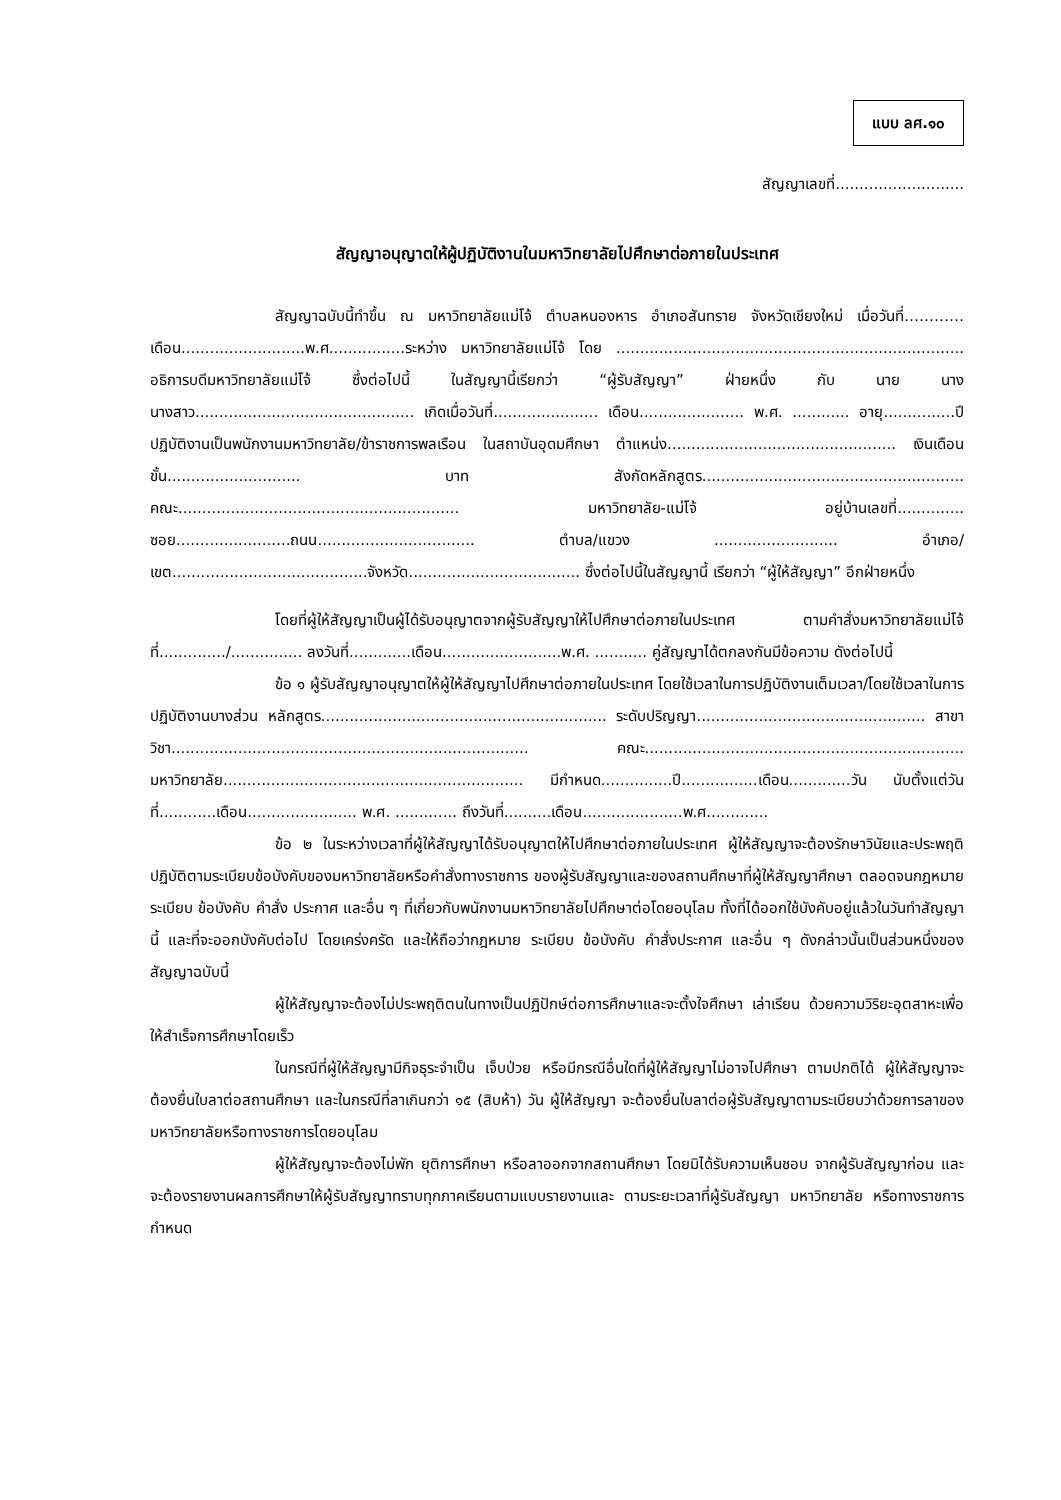แบบ ลศ.๑๐
สัญญาเลขที่...........................
สัญญาอนุญาตให้ผู้ปฏิบัติงานในมหาวิทยาลัยไปศึกษาต่อภายในประเทศ
สัญญาฉบับนี้ทำขึ้น ณ มหาวิทยาลัยแม่โจ้ ตำบลหนองหาร อำเภอสันทราย จังหวัดเชียงใหม่ เมื่อวันที่…………เดือน..........................พ.ศ................ระหว่าง มหาวิทยาลัยแม่โจ้ โดย ......................................................................... อธิการบดีมหาวิทยาลัยแม่โจ้ ซึ่งต่อไปนี้ ในสัญญานี้เรียกว่า “ผู้รับสัญญา” ฝ่ายหนึ่ง กับ นาย นาง นางสาว.............................................. เกิดเมื่อวันที่...................... เดือน...................... พ.ศ. ............ อายุ...............ปี ปฏิบัติงานเป็นพนักงานมหาวิทยาลัย/ข้าราชการพลเรือน ในสถาบันอุดมศึกษา ตำแหน่ง................................................ เงินเดือนขั้น............................ บาท สังกัดหลักสูตร....................................................... คณะ........................................................... มหาวิทยาลัย-แม่โจ้ อยู่บ้านเลขที่.............. ซอย........................ถนน................................. ตำบล/แขวง .......................... อำเภอ/เขต.........................................จังหวัด.................................... ซึ่งต่อไปนี้ในสัญญานี้ เรียกว่า “ผู้ให้สัญญา” อีกฝ่ายหนึ่ง
โดยที่ผู้ให้สัญญาเป็นผู้ได้รับอนุญาตจากผู้รับสัญญาให้ไปศึกษาต่อภายในประเทศ ตามคำสั่งมหาวิทยาลัยแม่โจ้ ที่............../............... ลงวันที่.............เดือน.........................พ.ศ. ........... คู่สัญญาได้ตกลงกันมีข้อความ ดังต่อไปนี้
ข้อ ๑ ผู้รับสัญญาอนุญาตให้ผู้ให้สัญญาไปศึกษาต่อภายในประเทศ โดยใช้เวลาในการปฏิบัติงานเต็มเวลา/โดยใช้เวลาในการปฏิบัติงานบางส่วน หลักสูตร............................................................ ระดับปริญญา................................................ สาขาวิชา........................................................................... คณะ................................................................... มหาวิทยาลัย............................................................... มีกำหนด...............ปี................เดือน.............วัน นับตั้งแต่วันที่............เดือน....................... พ.ศ. ............. ถึงวันที่..........เดือน.....................พ.ศ.............
ข้อ ๒ ในระหว่างเวลาที่ผู้ให้สัญญาได้รับอนุญาตให้ไปศึกษาต่อภายในประเทศ ผู้ให้สัญญาจะต้องรักษาวินัยและประพฤติปฏิบัติตามระเบียบข้อบังคับของมหาวิทยาลัยหรือคำสั่งทางราชการ ของผู้รับสัญญาและของสถานศึกษาที่ผู้ให้สัญญาศึกษา ตลอดจนกฎหมาย ระเบียบ ข้อบังคับ คำสั่ง ประกาศ และอื่น ๆ ที่เกี่ยวกับพนักงานมหาวิทยาลัยไปศึกษาต่อโดยอนุโลม ทั้งที่ได้ออกใช้บังคับอยู่แล้วในวันทำสัญญานี้ และที่จะออกบังคับต่อไป โดยเคร่งครัด และให้ถือว่ากฎหมาย ระเบียบ ข้อบังคับ คำสั่งประกาศ และอื่น ๆ ดังกล่าวนั้นเป็นส่วนหนึ่งของสัญญาฉบับนี้
ผู้ให้สัญญาจะต้องไม่ประพฤติตนในทางเป็นปฏิปักษ์ต่อการศึกษาและจะตั้งใจศึกษา เล่าเรียน ด้วยความวิริยะอุตสาหะเพื่อให้สำเร็จการศึกษาโดยเร็ว
ในกรณีที่ผู้ให้สัญญามีกิจธุระจำเป็น เจ็บป่วย หรือมีกรณีอื่นใดที่ผู้ให้สัญญาไม่อาจไปศึกษา ตามปกติได้ ผู้ให้สัญญาจะต้องยื่นใบลาต่อสถานศึกษา และในกรณีที่ลาเกินกว่า ๑๕ (สิบห้า) วัน ผู้ให้สัญญา จะต้องยื่นใบลาต่อผู้รับสัญญาตามระเบียบว่าด้วยการลาของมหาวิทยาลัยหรือทางราชการโดยอนุโลม
ผู้ให้สัญญาจะต้องไม่พัก ยุติการศึกษา หรือลาออกจากสถานศึกษา โดยมิได้รับความเห็นชอบ จากผู้รับสัญญาก่อน และจะต้องรายงานผลการศึกษาให้ผู้รับสัญญาทราบทุกภาคเรียนตามแบบรายงานและ ตามระยะเวลาที่ผู้รับสัญญา มหาวิทยาลัย หรือทางราชการกำหนด